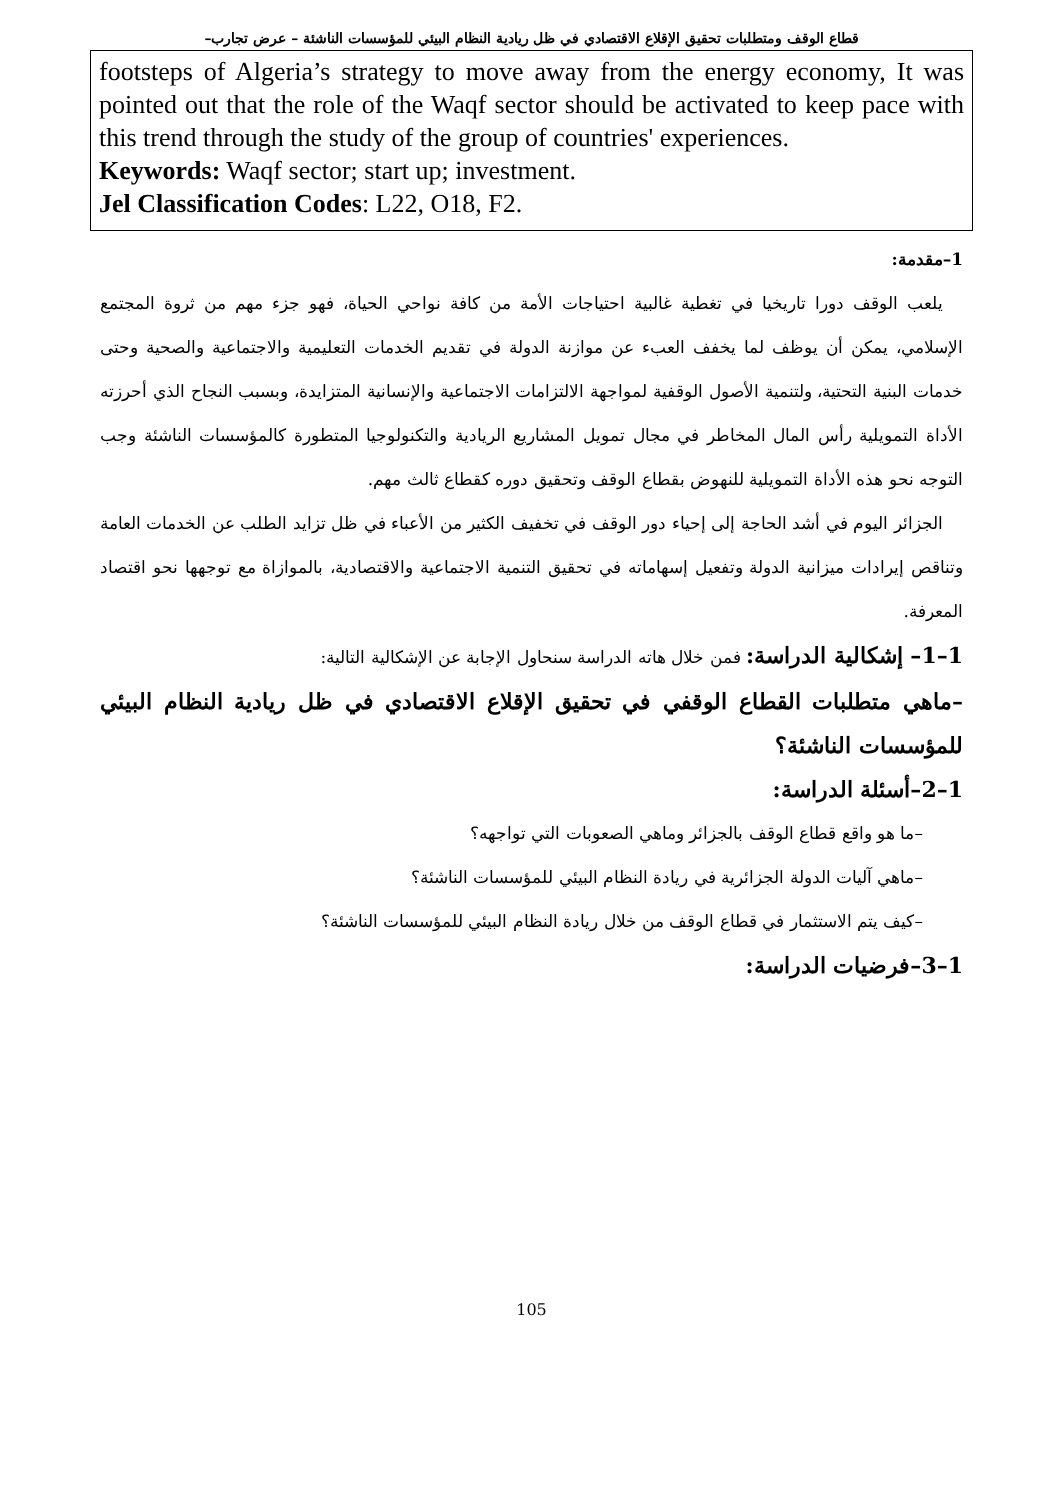قطاع الوقف ومتطلبات تحقيق الإقلاع الاقتصادي في ظل ريادية النظام البيئي للمؤسسات الناشئة – عرض تجارب–
footsteps of Algeria’s strategy to move away from the energy economy, It was pointed out that the role of the Waqf sector should be activated to keep pace with this trend through the study of the group of countries' experiences.
Keywords: Waqf sector; start up; investment.
Jel Classification Codes: L22, O18, F2.
1–مقدمة:
يلعب الوقف دورا تاريخيا في تغطية غالبية احتياجات الأمة من كافة نواحي الحياة، فهو جزء مهم من ثروة المجتمع الإسلامي، يمكن أن يوظف لما يخفف العبء عن موازنة الدولة في تقديم الخدمات التعليمية والاجتماعية والصحية وحتى خدمات البنية التحتية، ولتنمية الأصول الوقفية لمواجهة الالتزامات الاجتماعية والإنسانية المتزايدة، وبسبب النجاح الذي أحرزته الأداة التمويلية رأس المال المخاطر في مجال تمويل المشاريع الريادية والتكنولوجيا المتطورة كالمؤسسات الناشئة وجب التوجه نحو هذه الأداة التمويلية للنهوض بقطاع الوقف وتحقيق دوره كقطاع ثالث مهم.
الجزائر اليوم في أشد الحاجة إلى إحياء دور الوقف في تخفيف الكثير من الأعباء في ظل تزايد الطلب عن الخدمات العامة وتناقص إيرادات ميزانية الدولة وتفعيل إسهاماته في تحقيق التنمية الاجتماعية والاقتصادية، بالموازاة مع توجهها نحو اقتصاد المعرفة.
1–1– إشكالية الدراسة: فمن خلال هاته الدراسة سنحاول الإجابة عن الإشكالية التالية:
–ماهي متطلبات القطاع الوقفي في تحقيق الإقلاع الاقتصادي في ظل ريادية النظام البيئي للمؤسسات الناشئة؟
1–2–أسئلة الدراسة:
–ما هو واقع قطاع الوقف بالجزائر وماهي الصعوبات التي تواجهه؟
–ماهي آليات الدولة الجزائرية في ريادة النظام البيئي للمؤسسات الناشئة؟
–كيف يتم الاستثمار في قطاع الوقف من خلال ريادة النظام البيئي للمؤسسات الناشئة؟
1–3–فرضيات الدراسة:
105